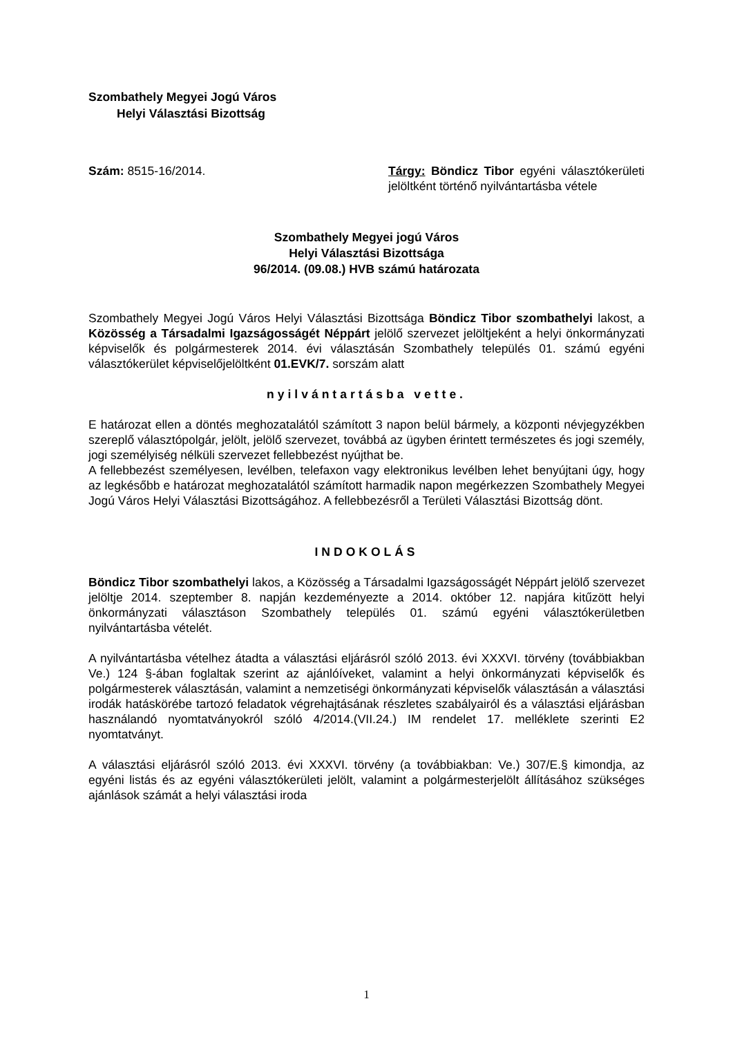Szombathely Megyei Jogú Város
Helyi Választási Bizottság
Szám: 8515-16/2014. Tárgy: Böndicz Tibor egyéni választókerületi jelöltként történő nyilvántartásba vétele
Szombathely Megyei jogú Város
Helyi Választási Bizottsága
96/2014. (09.08.) HVB számú határozata
Szombathely Megyei Jogú Város Helyi Választási Bizottsága Böndicz Tibor szombathelyi lakost, a Közösség a Társadalmi Igazságosságét Néppárt jelölő szervezet jelöltjeként a helyi önkormányzati képviselők és polgármesterek 2014. évi választásán Szombathely település 01. számú egyéni választókerület képviselőjelöltként 01.EVK/7. sorszám alatt
nyilvántartásba vette.
E határozat ellen a döntés meghozatalától számított 3 napon belül bármely, a központi névjegyzékben szereplő választópolgár, jelölt, jelölő szervezet, továbbá az ügyben érintett természetes és jogi személy, jogi személyiség nélküli szervezet fellebbezést nyújthat be.
A fellebbezést személyesen, levélben, telefaxon vagy elektronikus levélben lehet benyújtani úgy, hogy az legkésőbb e határozat meghozatalától számított harmadik napon megérkezzen Szombathely Megyei Jogú Város Helyi Választási Bizottságához. A fellebbezésről a Területi Választási Bizottság dönt.
INDOKOLÁS
Böndicz Tibor szombathelyi lakos, a Közösség a Társadalmi Igazságosságét Néppárt jelölő szervezet jelöltje 2014. szeptember 8. napján kezdeményezte a 2014. október 12. napjára kitűzött helyi önkormányzati választáson Szombathely település 01. számú egyéni választókerületben nyilvántartásba vételét.
A nyilvántartásba vételhez átadta a választási eljárásról szóló 2013. évi XXXVI. törvény (továbbiakban Ve.) 124 §-ában foglaltak szerint az ajánlóíveket, valamint a helyi önkormányzati képviselők és polgármesterek választásán, valamint a nemzetiségi önkormányzati képviselők választásán a választási irodák hatáskörébe tartozó feladatok végrehajtásának részletes szabályairól és a választási eljárásban használandó nyomtatványokról szóló 4/2014.(VII.24.) IM rendelet 17. melléklete szerinti E2 nyomtatványt.
A választási eljárásról szóló 2013. évi XXXVI. törvény (a továbbiakban: Ve.) 307/E.§ kimondja, az egyéni listás és az egyéni választókerületi jelölt, valamint a polgármesterjelölt állításához szükséges ajánlások számát a helyi választási iroda
1